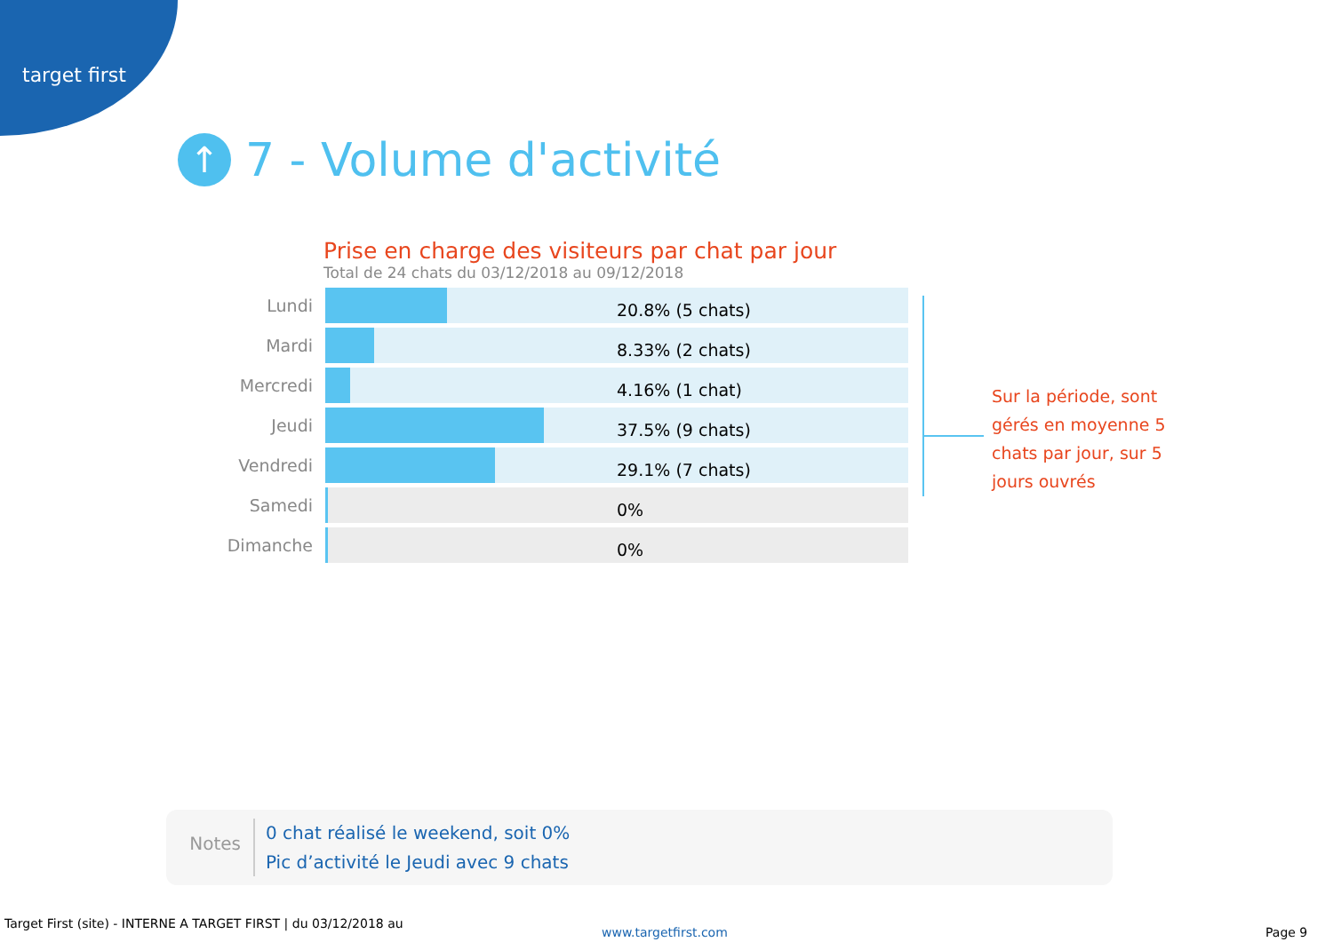target first
↑ 7 - Volume d'activité
Prise en charge des visiteurs par chat par jour
Total de 24 chats du 03/12/2018 au 09/12/2018
Lundi
20.8% (5 chats)
Mardi
8.33% (2 chats)
Mercredi
4.16% (1 chat)
Jeudi
37.5% (9 chats)
Vendredi
29.1% (7 chats)
Samedi
0%
Dimanche
0%
Sur la période, sont gérés en moyenne 5 chats par jour, sur 5 jours ouvrés
Notes
0 chat réalisé le weekend, soit 0%
Pic d’activité le Jeudi avec 9 chats
Target First (site) - INTERNE A TARGET FIRST | du 03/12/2018 au
www.targetfirst.com Page 9